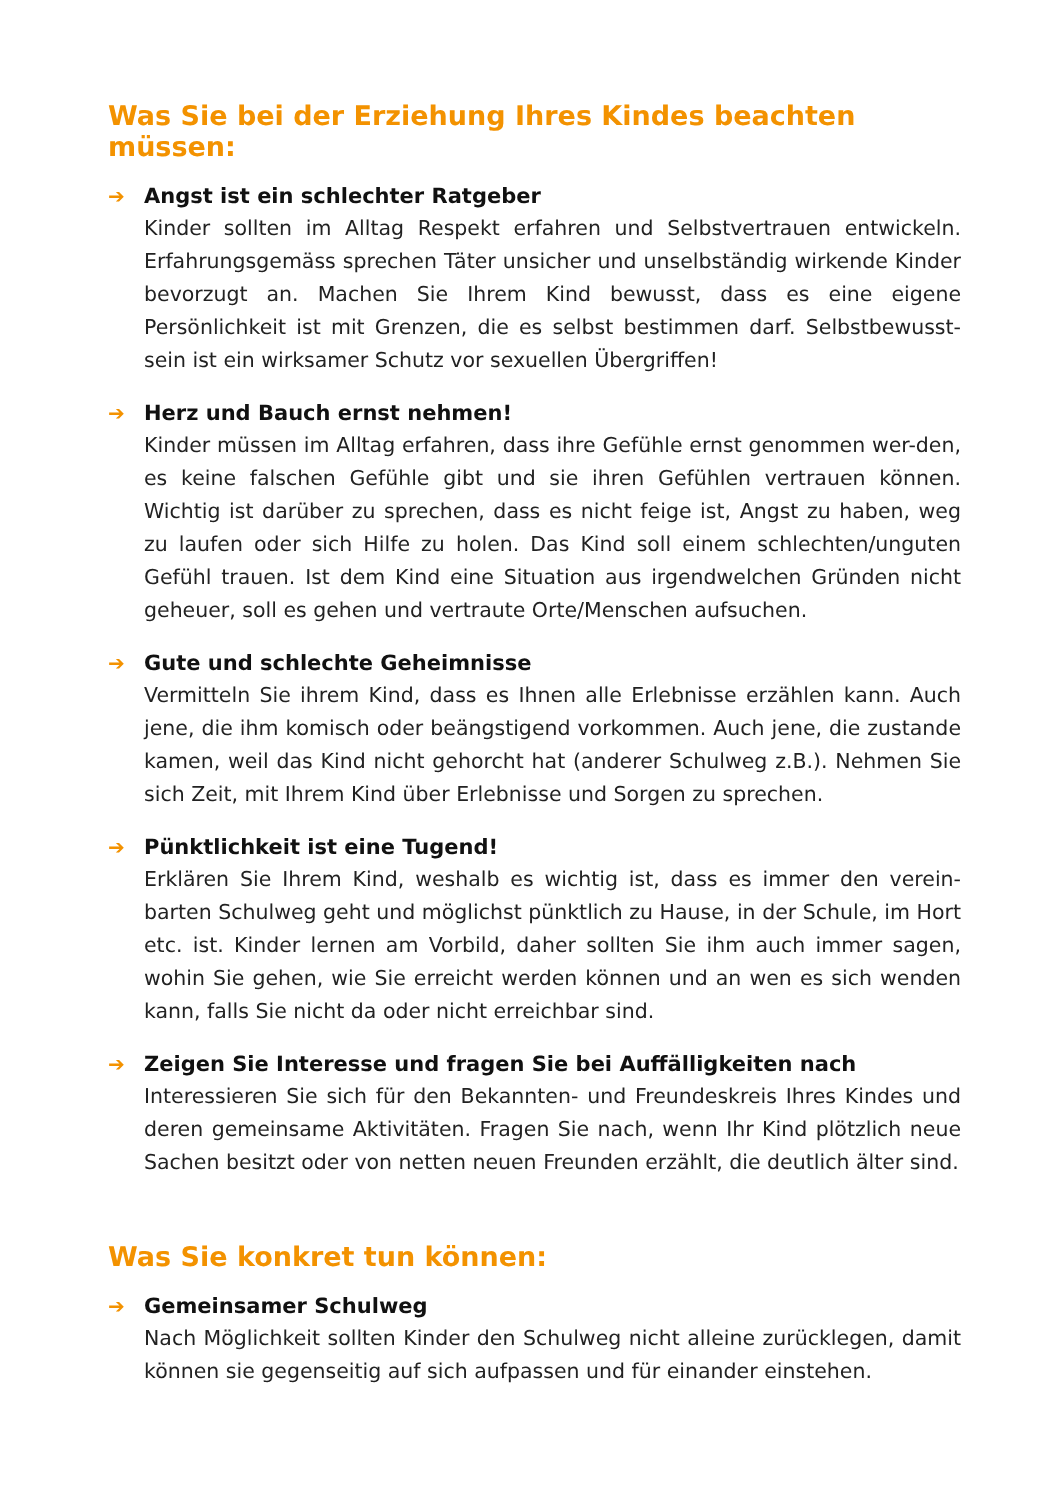Was Sie bei der Erziehung Ihres Kindes beachten müssen:
➔
Angst ist ein schlechter Ratgeber
Kinder sollten im Alltag Respekt erfahren und Selbstvertrauen entwickeln. Erfahrungsgemäss sprechen Täter unsicher und unselbständig wirkende Kinder bevorzugt an. Machen Sie Ihrem Kind bewusst, dass es eine eigene Persönlichkeit ist mit Grenzen, die es selbst bestimmen darf. Selbstbewusst-sein ist ein wirksamer Schutz vor sexuellen Übergriffen!
➔
Herz und Bauch ernst nehmen!
Kinder müssen im Alltag erfahren, dass ihre Gefühle ernst genommen wer-den, es keine falschen Gefühle gibt und sie ihren Gefühlen vertrauen können. Wichtig ist darüber zu sprechen, dass es nicht feige ist, Angst zu haben, weg zu laufen oder sich Hilfe zu holen. Das Kind soll einem schlechten/unguten Gefühl trauen. Ist dem Kind eine Situation aus irgendwelchen Gründen nicht geheuer, soll es gehen und vertraute Orte/Menschen aufsuchen.
➔
Gute und schlechte Geheimnisse
Vermitteln Sie ihrem Kind, dass es Ihnen alle Erlebnisse erzählen kann. Auch jene, die ihm komisch oder beängstigend vorkommen. Auch jene, die zustande kamen, weil das Kind nicht gehorcht hat (anderer Schulweg z.B.). Nehmen Sie sich Zeit, mit Ihrem Kind über Erlebnisse und Sorgen zu sprechen.
➔
Pünktlichkeit ist eine Tugend!
Erklären Sie Ihrem Kind, weshalb es wichtig ist, dass es immer den verein-barten Schulweg geht und möglichst pünktlich zu Hause, in der Schule, im Hort etc. ist. Kinder lernen am Vorbild, daher sollten Sie ihm auch immer sagen, wohin Sie gehen, wie Sie erreicht werden können und an wen es sich wenden kann, falls Sie nicht da oder nicht erreichbar sind.
➔
Zeigen Sie Interesse und fragen Sie bei Auffälligkeiten nach
Interessieren Sie sich für den Bekannten- und Freundeskreis Ihres Kindes und deren gemeinsame Aktivitäten. Fragen Sie nach, wenn Ihr Kind plötzlich neue Sachen besitzt oder von netten neuen Freunden erzählt, die deutlich älter sind.
Was Sie konkret tun können:
➔
Gemeinsamer Schulweg
Nach Möglichkeit sollten Kinder den Schulweg nicht alleine zurücklegen, damit können sie gegenseitig auf sich aufpassen und für einander einstehen.